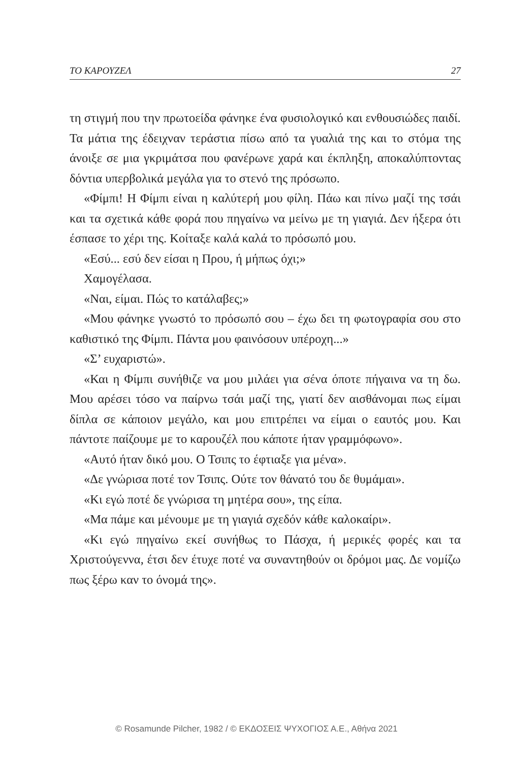ΤΟ ΚΑΡΟΥΖΕΛ 27
τη στιγμή που την πρωτοείδα φάνηκε ένα φυσιολογικό και ενθουσιώδες παιδί. Τα μάτια της έδειχναν τεράστια πίσω από τα γυαλιά της και το στόμα της άνοιξε σε μια γκριμάτσα που φανέρωνε χαρά και έκπληξη, αποκαλύπτοντας δόντια υπερβολικά μεγάλα για το στενό της πρόσωπο.
«Φίμπι! Η Φίμπι είναι η καλύτερή μου φίλη. Πάω και πίνω μαζί της τσάι και τα σχετικά κάθε φορά που πηγαίνω να μείνω με τη γιαγιά. Δεν ήξερα ότι έσπασε το χέρι της. Κοίταξε καλά καλά το πρόσωπό μου.
«Εσύ... εσύ δεν είσαι η Πρου, ή μήπως όχι;»
Χαμογέλασα.
«Ναι, είμαι. Πώς το κατάλαβες;»
«Μου φάνηκε γνωστό το πρόσωπό σου – έχω δει τη φωτογραφία σου στο καθιστικό της Φίμπι. Πάντα μου φαινόσουν υπέροχη...»
«Σ’ ευχαριστώ».
«Και η Φίμπι συνήθιζε να μου μιλάει για σένα όποτε πήγαινα να τη δω. Μου αρέσει τόσο να παίρνω τσάι μαζί της, γιατί δεν αισθάνομαι πως είμαι δίπλα σε κάποιον μεγάλο, και μου επιτρέπει να είμαι ο εαυτός μου. Και πάντοτε παίζουμε με το καρουζέλ που κάποτε ήταν γραμμόφωνο».
«Αυτό ήταν δικό μου. Ο Τσιπς το έφτιαξε για μένα».
«Δε γνώρισα ποτέ τον Τσιπς. Ούτε τον θάνατό του δε θυμάμαι».
«Κι εγώ ποτέ δε γνώρισα τη μητέρα σου», της είπα.
«Μα πάμε και μένουμε με τη γιαγιά σχεδόν κάθε καλοκαίρι».
«Κι εγώ πηγαίνω εκεί συνήθως το Πάσχα, ή μερικές φορές και τα Χριστούγεννα, έτσι δεν έτυχε ποτέ να συναντηθούν οι δρόμοι μας. Δε νομίζω πως ξέρω καν το όνομά της».
© Rosamunde Pilcher, 1982 / © ΕΚΔΟΣΕΙΣ ΨΥΧΟΓΙΟΣ Α.Ε., Αθήνα 2021